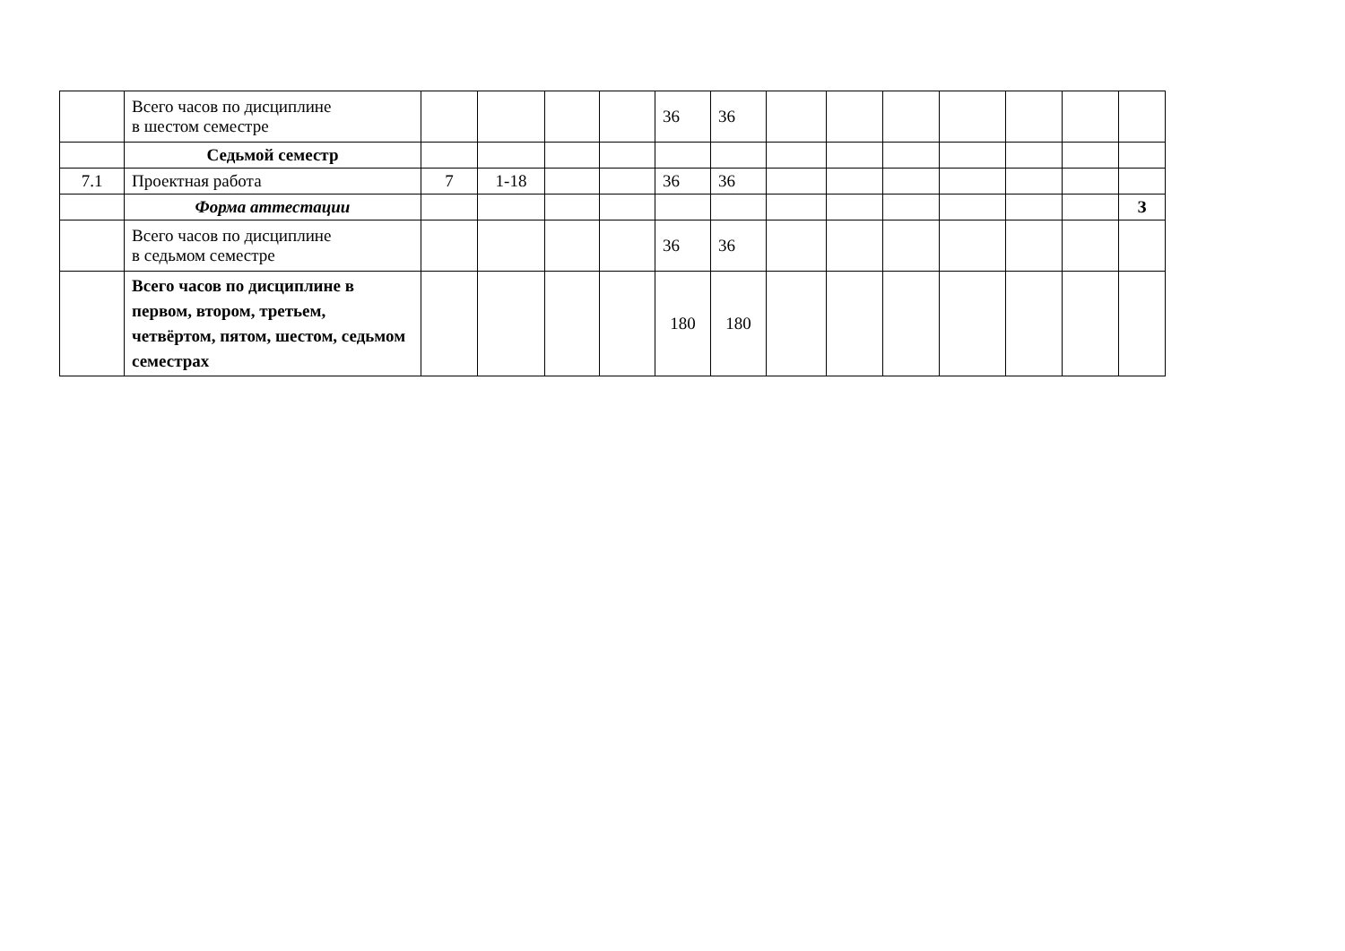| | Всего часов по дисциплине в шестом семестре | | | | | 36 | 36 | | | | | | | |
| | Седьмой семестр | | | | | | | | | | | | | |
| 7.1 | Проектная работа | 7 | 1-18 | | | 36 | 36 | | | | | | | |
| | Форма аттестации | | | | | | | | | | | | | З |
| | Всего часов по дисциплине в седьмом семестре | | | | | 36 | 36 | | | | | | | |
| | Всего часов по дисциплине в первом, втором, третьем, четвёртом, пятом, шестом, седьмом семестрах | | | | | 180 | 180 | | | | | | | |